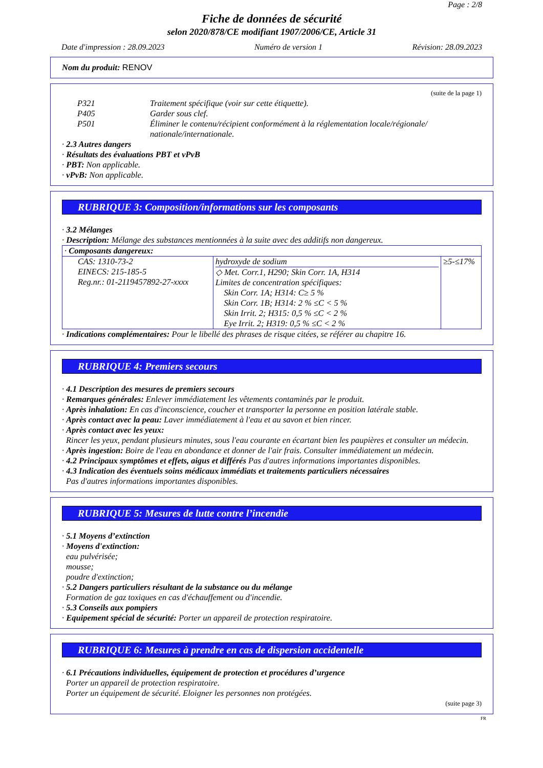Page : 2/8
Fiche de données de sécurité
selon 2020/878/CE modifiant 1907/2006/CE, Article 31
Date d'impression : 28.09.2023 Numéro de version 1 Révision: 28.09.2023
Nom du produit: RENOV
(suite de la page 1)
P321 Traitement spécifique (voir sur cette étiquette).
P405 Garder sous clef.
P501 Éliminer le contenu/récipient conformément à la réglementation locale/régionale/ nationale/internationale.
· 2.3 Autres dangers
· Résultats des évaluations PBT et vPvB
· PBT: Non applicable.
· vPvB: Non applicable.
RUBRIQUE 3: Composition/informations sur les composants
· 3.2 Mélanges
· Description: Mélange des substances mentionnées à la suite avec des additifs non dangereux.
| · Composants dangereux: | | |
| CAS: 1310-73-2 EINECS: 215-185-5 Reg.nr.: 01-2119457892-27-xxxx | hydroxyde de sodium ◇ Met. Corr.1, H290; Skin Corr. 1A, H314 Limites de concentration spécifiques: Skin Corr. 1A; H314: C≥ 5 % Skin Corr. 1B; H314: 2 % ≤C < 5 % Skin Irrit. 2; H315: 0,5 % ≤C < 2 % Eye Irrit. 2; H319: 0,5 % ≤C < 2 % | ≥5-≤17% |
· Indications complémentaires: Pour le libellé des phrases de risque citées, se référer au chapitre 16.
RUBRIQUE 4: Premiers secours
· 4.1 Description des mesures de premiers secours
· Remarques générales: Enlever immédiatement les vêtements contaminés par le produit.
· Après inhalation: En cas d'inconscience, coucher et transporter la personne en position latérale stable.
· Après contact avec la peau: Laver immédiatement à l'eau et au savon et bien rincer.
· Après contact avec les yeux:
Rincer les yeux, pendant plusieurs minutes, sous l'eau courante en écartant bien les paupières et consulter un médecin.
· Après ingestion: Boire de l'eau en abondance et donner de l'air frais. Consulter immédiatement un médecin.
· 4.2 Principaux symptômes et effets, aigus et différés Pas d'autres informations importantes disponibles.
· 4.3 Indication des éventuels soins médicaux immédiats et traitements particuliers nécessaires
Pas d'autres informations importantes disponibles.
RUBRIQUE 5: Mesures de lutte contre l’incendie
· 5.1 Moyens d’extinction
· Moyens d'extinction:
eau pulvérisée;
mousse;
poudre d'extinction;
· 5.2 Dangers particuliers résultant de la substance ou du mélange
Formation de gaz toxiques en cas d'échauffement ou d'incendie.
· 5.3 Conseils aux pompiers
· Equipement spécial de sécurité: Porter un appareil de protection respiratoire.
RUBRIQUE 6: Mesures à prendre en cas de dispersion accidentelle
· 6.1 Précautions individuelles, équipement de protection et procédures d’urgence
Porter un appareil de protection respiratoire.
Porter un équipement de sécurité. Eloigner les personnes non protégées.
(suite page 3)
FR